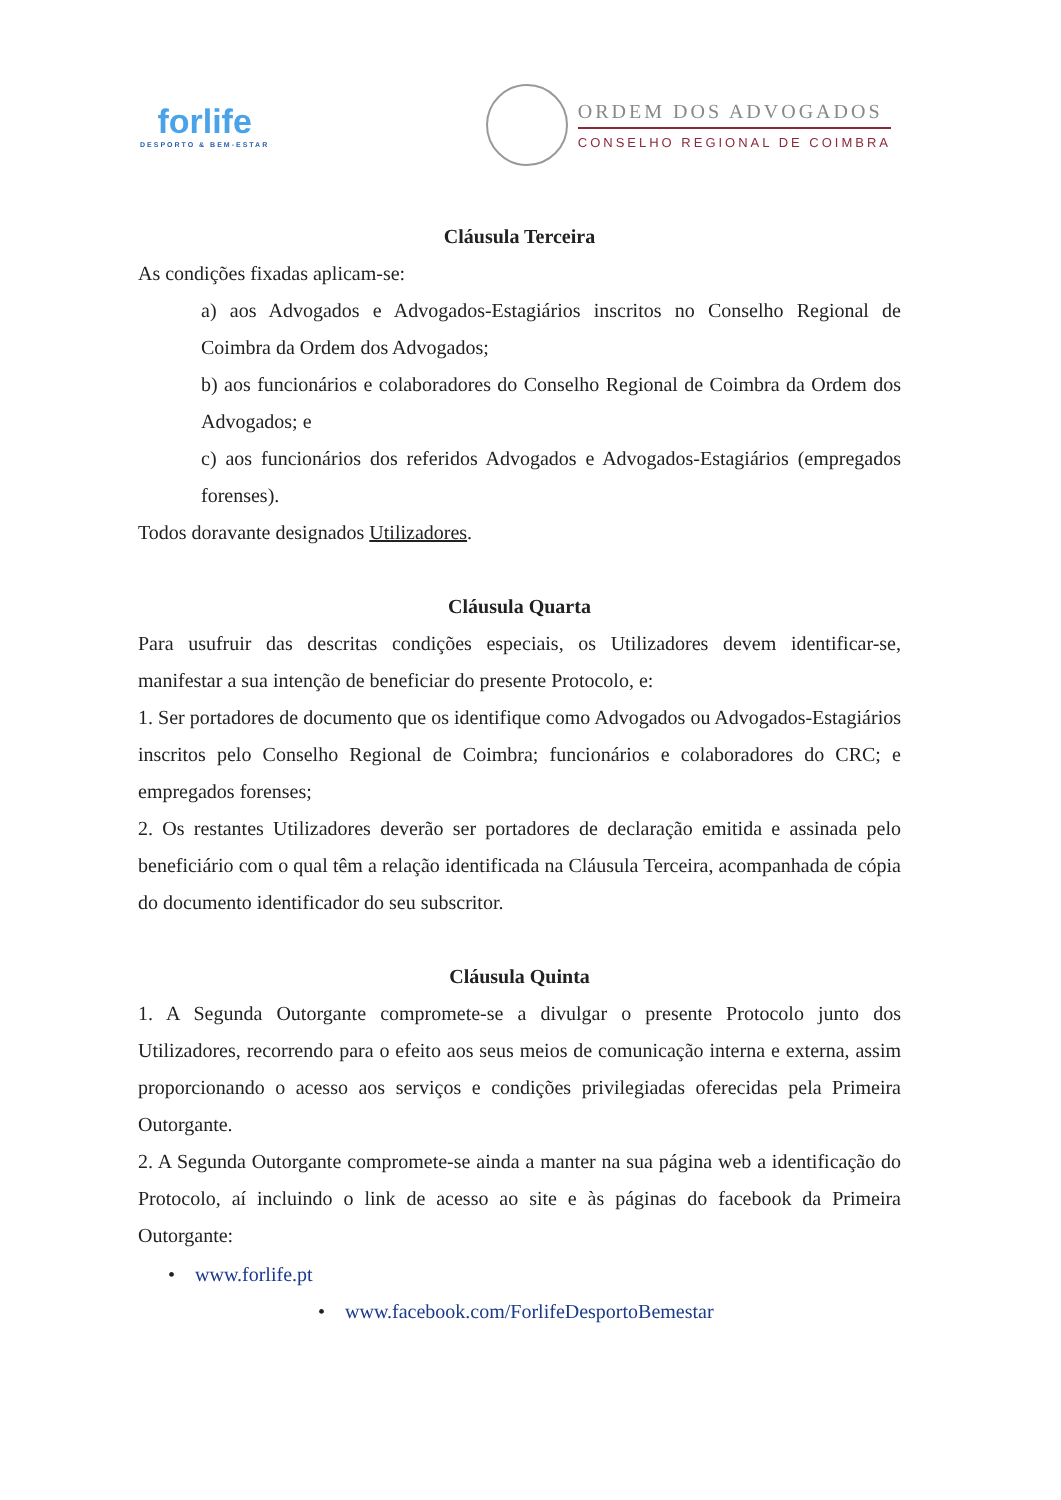forlife
DESPORTO & BEM-ESTAR
ORDEM DOS ADVOGADOS
CONSELHO REGIONAL DE COIMBRA
Cláusula Terceira
As condições fixadas aplicam-se:
a) aos Advogados e Advogados-Estagiários inscritos no Conselho Regional de Coimbra da Ordem dos Advogados;
b) aos funcionários e colaboradores do Conselho Regional de Coimbra da Ordem dos Advogados; e
c) aos funcionários dos referidos Advogados e Advogados-Estagiários (empregados forenses).
Todos doravante designados Utilizadores.
Cláusula Quarta
Para usufruir das descritas condições especiais, os Utilizadores devem identificar-se, manifestar a sua intenção de beneficiar do presente Protocolo, e:
1. Ser portadores de documento que os identifique como Advogados ou Advogados-Estagiários inscritos pelo Conselho Regional de Coimbra; funcionários e colaboradores do CRC; e empregados forenses;
2. Os restantes Utilizadores deverão ser portadores de declaração emitida e assinada pelo beneficiário com o qual têm a relação identificada na Cláusula Terceira, acompanhada de cópia do documento identificador do seu subscritor.
Cláusula Quinta
1. A Segunda Outorgante compromete-se a divulgar o presente Protocolo junto dos Utilizadores, recorrendo para o efeito aos seus meios de comunicação interna e externa, assim proporcionando o acesso aos serviços e condições privilegiadas oferecidas pela Primeira Outorgante.
2. A Segunda Outorgante compromete-se ainda a manter na sua página web a identificação do Protocolo, aí incluindo o link de acesso ao site e às páginas do facebook da Primeira Outorgante:
• www.forlife.pt
• www.facebook.com/ForlifeDesportoBemestar